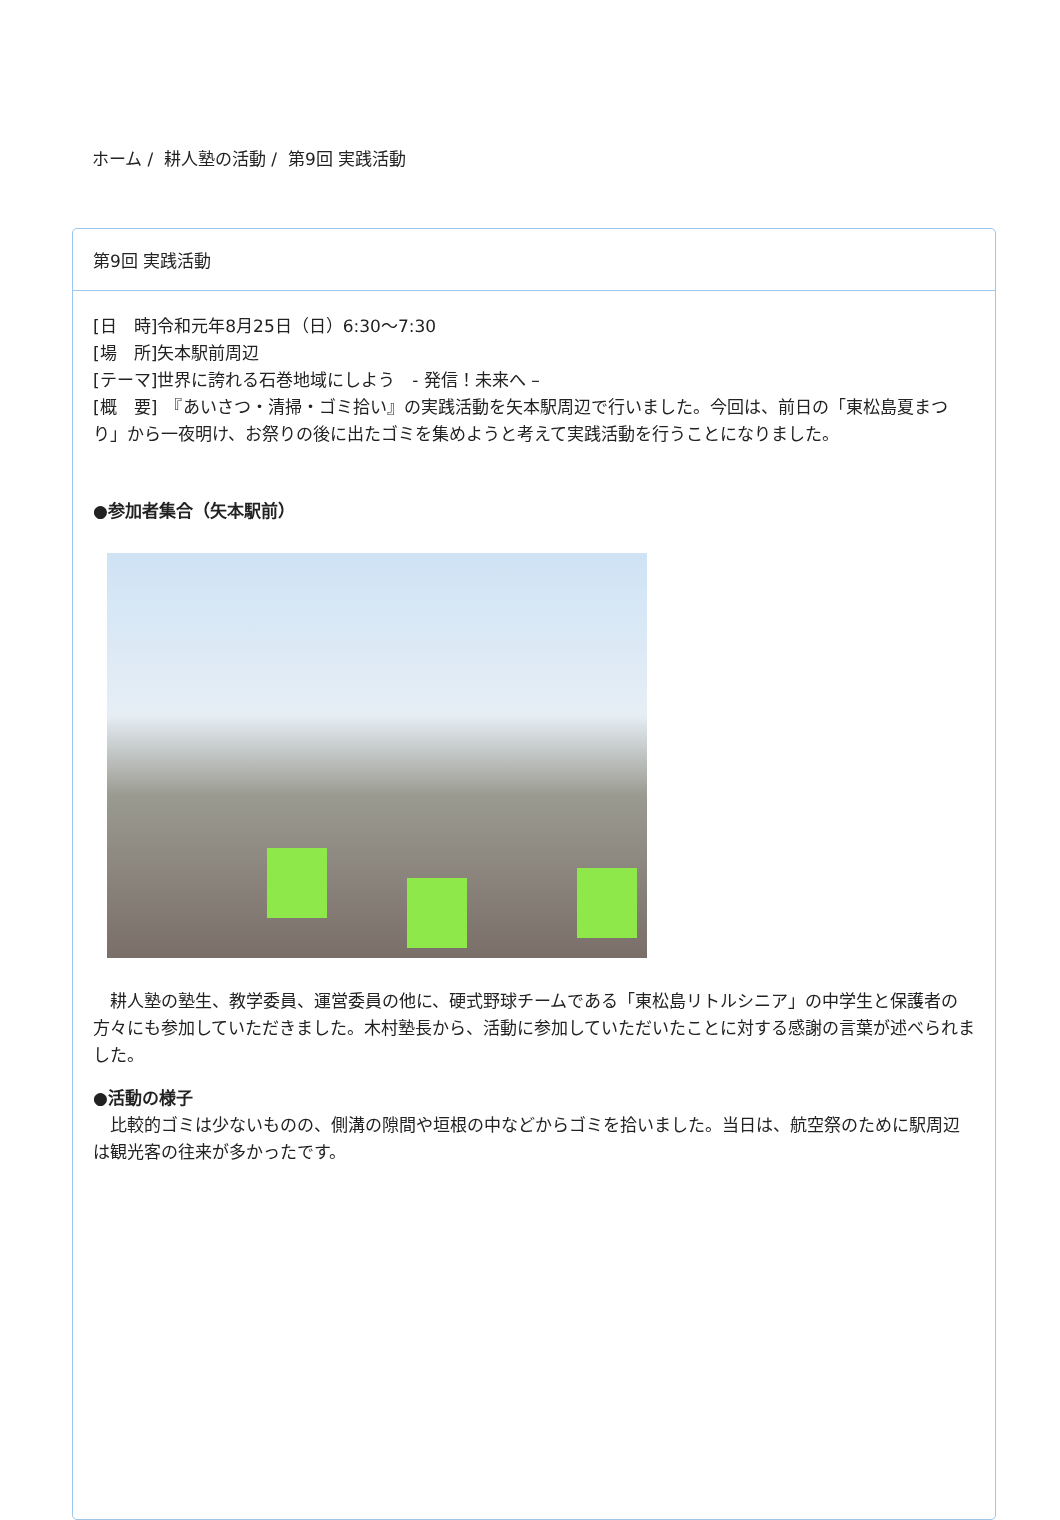ホーム / 耕人塾の活動 / 第9回 実践活動
第9回 実践活動
[日　時]令和元年8月25日（日）6:30～7:30
[場　所]矢本駅前周辺
[テーマ]世界に誇れる石巻地域にしよう　- 発信！未来へ –
[概　要]　『あいさつ・清掃・ゴミ拾い』の実践活動を矢本駅周辺で行いました。今回は、前日の「東松島夏まつり」から一夜明け、お祭りの後に出たゴミを集めようと考えて実践活動を行うことになりました。
●参加者集合（矢本駅前）
　耕人塾の塾生、教学委員、運営委員の他に、硬式野球チームである「東松島リトルシニア」の中学生と保護者の方々にも参加していただきました。木村塾長から、活動に参加していただいたことに対する感謝の言葉が述べられました。
●活動の様子
　比較的ゴミは少ないものの、側溝の隙間や垣根の中などからゴミを拾いました。当日は、航空祭のために駅周辺は観光客の往来が多かったです。